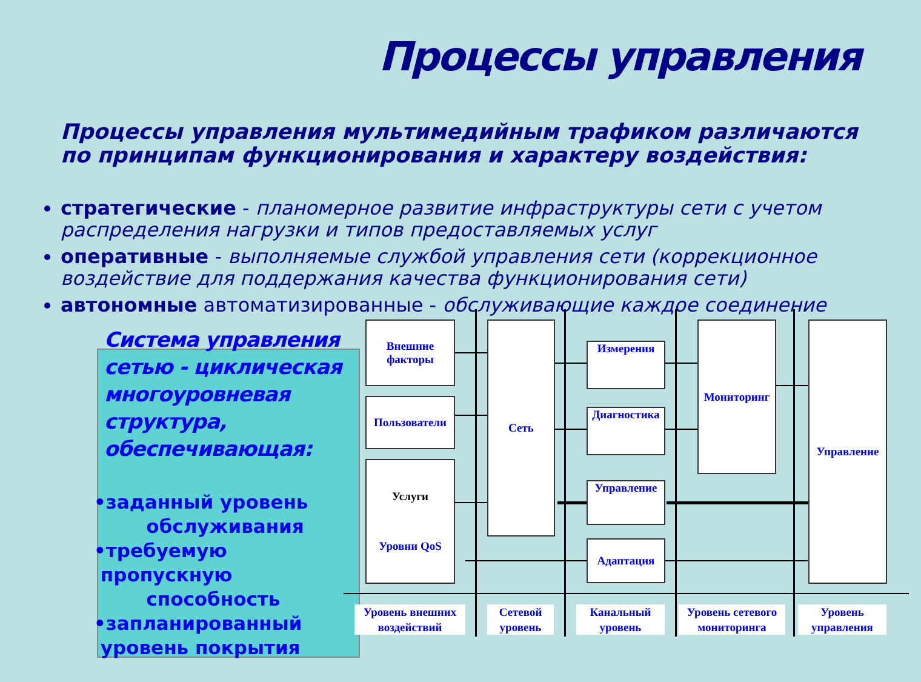Процессы управления
Процессы управления мультимедийным трафиком различаются по принципам функционирования и характеру воздействия:
стратегические - планомерное развитие инфраструктуры сети с учетом распределения нагрузки и типов предоставляемых услуг
оперативные - выполняемые службой управления сети (коррекционное воздействие для поддержания качества функционирования сети)
автономные автоматизированные - обслуживающие каждое соединение
Система управления сетью - циклическая многоуровневая структура, обеспечивающая:
•заданный уровень
обслуживания
•требуемую
пропускную
способность
•запланированный
уровень покрытия
Внешние
факторы
Пользователи
Услуги
Уровни QoS
Сеть
Измерения
Диагностика
Управление
Адаптация
Мониторинг Управление
Уровень внешних воздействий
Сетевой уровень
Канальный уровень
Уровень сетевого мониторинга
Уровень управления